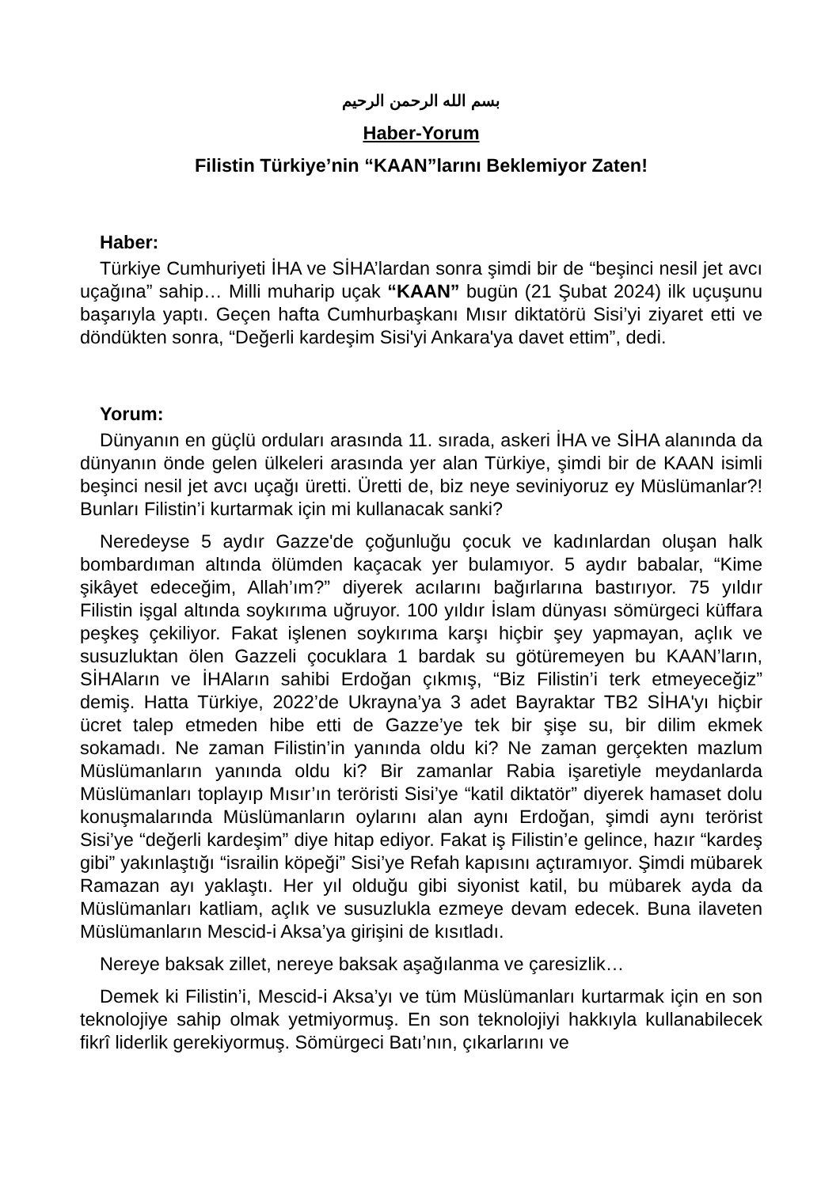بسم الله الرحمن الرحيم
Haber-Yorum
Filistin Türkiye’nin “KAAN”larını Beklemiyor Zaten!
Haber:
Türkiye Cumhuriyeti İHA ve SİHA’lardan sonra şimdi bir de “beşinci nesil jet avcı uçağına” sahip… Milli muharip uçak “KAAN” bugün (21 Şubat 2024) ilk uçuşunu başarıyla yaptı. Geçen hafta Cumhurbaşkanı Mısır diktatörü Sisi’yi ziyaret etti ve döndükten sonra, “Değerli kardeşim Sisi'yi Ankara'ya davet ettim”, dedi.
Yorum:
Dünyanın en güçlü orduları arasında 11. sırada, askeri İHA ve SİHA alanında da dünyanın önde gelen ülkeleri arasında yer alan Türkiye, şimdi bir de KAAN isimli beşinci nesil jet avcı uçağı üretti. Üretti de, biz neye seviniyoruz ey Müslümanlar?! Bunları Filistin’i kurtarmak için mi kullanacak sanki?
Neredeyse 5 aydır Gazze'de çoğunluğu çocuk ve kadınlardan oluşan halk bombardıman altında ölümden kaçacak yer bulamıyor. 5 aydır babalar, “Kime şikâyet edeceğim, Allah’ım?” diyerek acılarını bağırlarına bastırıyor. 75 yıldır Filistin işgal altında soykırıma uğruyor. 100 yıldır İslam dünyası sömürgeci küffara peşkeş çekiliyor. Fakat işlenen soykırıma karşı hiçbir şey yapmayan, açlık ve susuzluktan ölen Gazzeli çocuklara 1 bardak su götüremeyen bu KAAN’ların, SİHAların ve İHAların sahibi Erdoğan çıkmış, “Biz Filistin’i terk etmeyeceğiz” demiş. Hatta Türkiye, 2022’de Ukrayna’ya 3 adet Bayraktar TB2 SİHA'yı hiçbir ücret talep etmeden hibe etti de Gazze’ye tek bir şişe su, bir dilim ekmek sokamadı. Ne zaman Filistin’in yanında oldu ki? Ne zaman gerçekten mazlum Müslümanların yanında oldu ki? Bir zamanlar Rabia işaretiyle meydanlarda Müslümanları toplayıp Mısır’ın teröristi Sisi’ye “katil diktatör” diyerek hamaset dolu konuşmalarında Müslümanların oylarını alan aynı Erdoğan, şimdi aynı terörist Sisi’ye “değerli kardeşim” diye hitap ediyor. Fakat iş Filistin’e gelince, hazır “kardeş gibi” yakınlaştığı “israilin köpeği” Sisi’ye Refah kapısını açtıramıyor. Şimdi mübarek Ramazan ayı yaklaştı. Her yıl olduğu gibi siyonist katil, bu mübarek ayda da Müslümanları katliam, açlık ve susuzlukla ezmeye devam edecek. Buna ilaveten Müslümanların Mescid-i Aksa’ya girişini de kısıtladı.
Nereye baksak zillet, nereye baksak aşağılanma ve çaresizlik…
Demek ki Filistin’i, Mescid-i Aksa’yı ve tüm Müslümanları kurtarmak için en son teknolojiye sahip olmak yetmiyormuş. En son teknolojiyi hakkıyla kullanabilecek fikrî liderlik gerekiyormuş. Sömürgeci Batı’nın, çıkarlarını ve